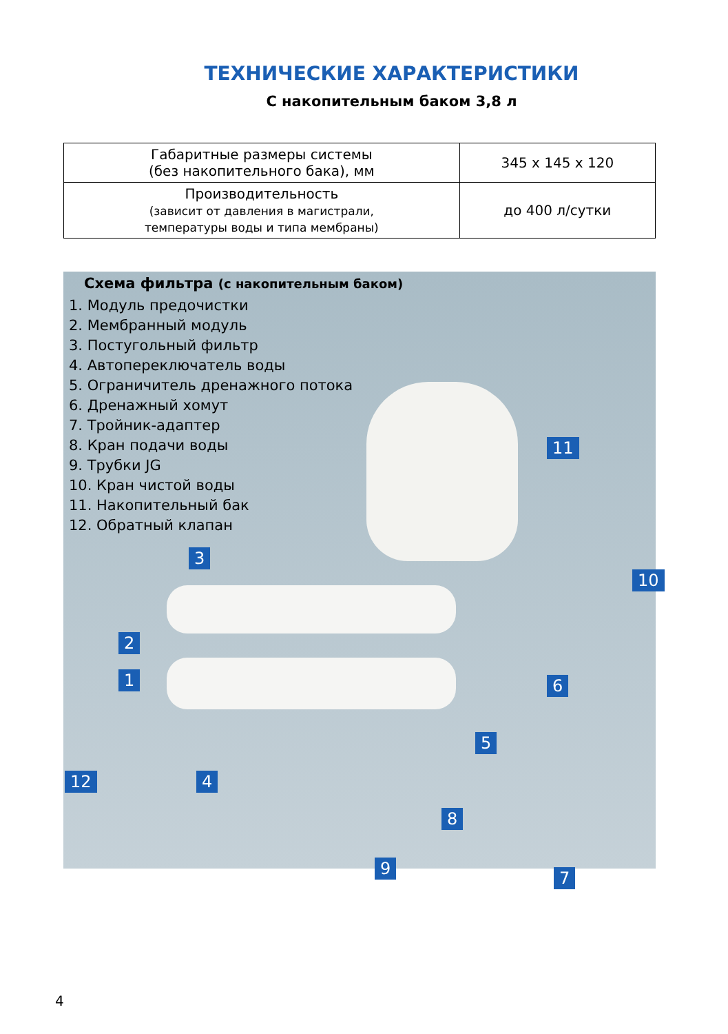ТЕХНИЧЕСКИЕ ХАРАКТЕРИСТИКИ
С накопительным баком 3,8 л
| Габаритные размеры системы (без накопительного бака), мм | 345 x 145 x 120 |
| Производительность (зависит от давления в магистрали, температуры воды и типа мембраны) | до 400 л/сутки |
Схема фильтра (с накопительным баком)
1. Модуль предочистки
2. Мембранный модуль
3. Постугольный фильтр
4. Автопереключатель воды
5. Ограничитель дренажного потока
6. Дренажный хомут
7. Тройник-адаптер
8. Кран подачи воды
9. Трубки JG
10. Кран чистой воды
11. Накопительный бак
12. Обратный клапан
11
3
10
2
1 6
5
12 4
8
9 7
4